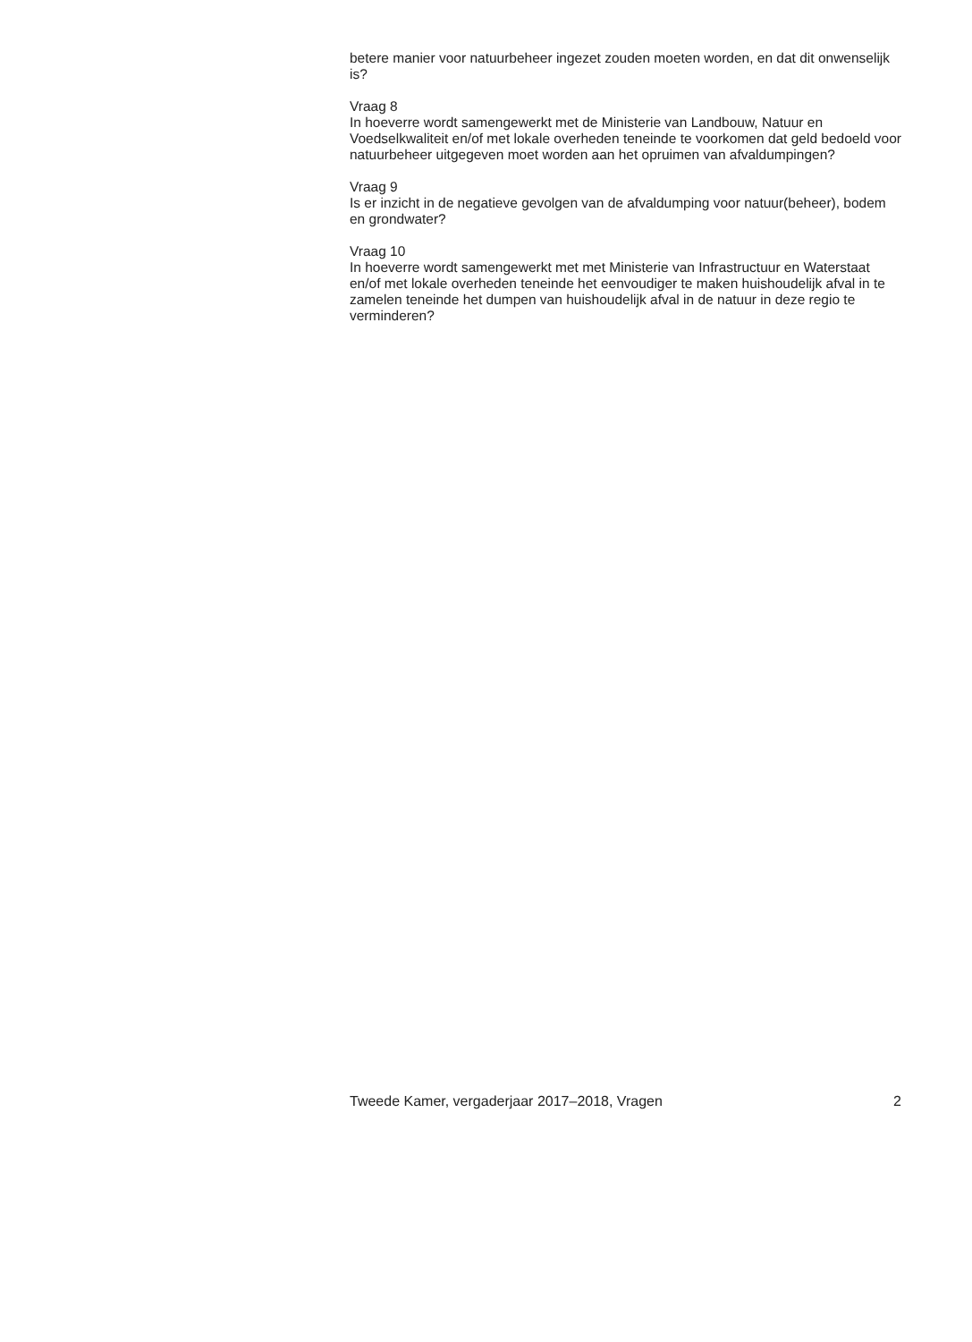betere manier voor natuurbeheer ingezet zouden moeten worden, en dat dit onwenselijk is?
Vraag 8
In hoeverre wordt samengewerkt met de Ministerie van Landbouw, Natuur en Voedselkwaliteit en/of met lokale overheden teneinde te voorkomen dat geld bedoeld voor natuurbeheer uitgegeven moet worden aan het opruimen van afvaldumpingen?
Vraag 9
Is er inzicht in de negatieve gevolgen van de afvaldumping voor natuur(beheer), bodem en grondwater?
Vraag 10
In hoeverre wordt samengewerkt met met Ministerie van Infrastructuur en Waterstaat en/of met lokale overheden teneinde het eenvoudiger te maken huishoudelijk afval in te zamelen teneinde het dumpen van huishoudelijk afval in de natuur in deze regio te verminderen?
Tweede Kamer, vergaderjaar 2017–2018, Vragen 2